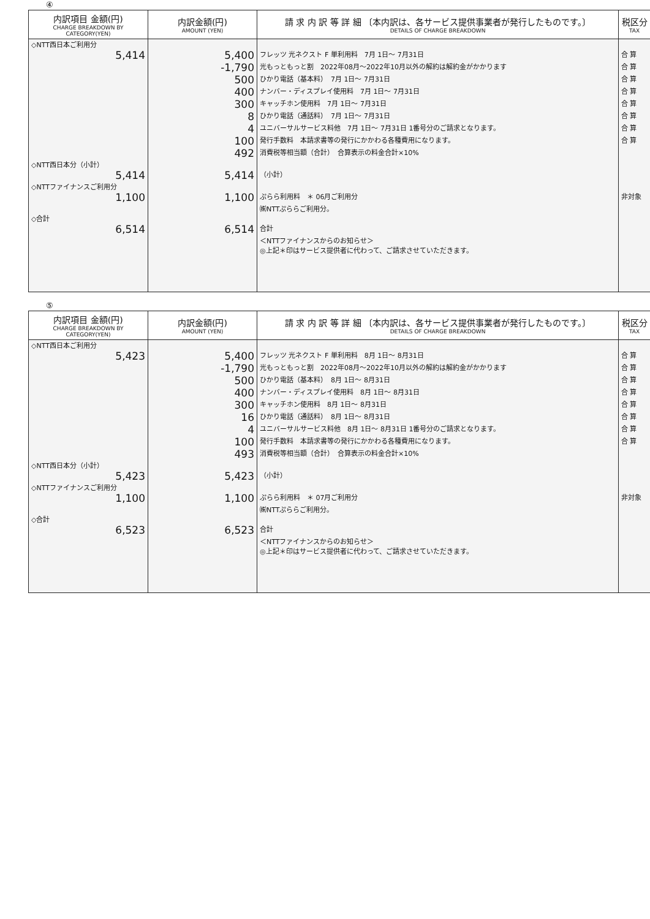④
| 内訳項目 金額(円) CHARGE BREAKDOWN BY CATEGORY(YEN) | 内訳金額(円) AMOUNT (YEN) | 請 求 内 訳 等 詳 細 〔本内訳は、各サービス提供事業者が発行したものです。〕 DETAILS OF CHARGE BREAKDOWN | 税区分 TAX |
| --- | --- | --- | --- |
| ◇NTT西日本ご利用分 | | | |
| 5,414 | 5,400 | フレッツ 光ネクスト F 単利用料 7月 1日～ 7月31日 | 合 算 |
| | -1,790 | 光もっともっと割 2022年08月～2022年10月以外の解約は解約金がかかります | 合 算 |
| | 500 | ひかり電話（基本料） 7月 1日～ 7月31日 | 合 算 |
| | 400 | ナンバー・ディスプレイ使用料 7月 1日～ 7月31日 | 合 算 |
| | 300 | キャッチホン使用料 7月 1日～ 7月31日 | 合 算 |
| | 8 | ひかり電話（通話料） 7月 1日～ 7月31日 | 合 算 |
| | 4 | ユニバーサルサービス料他 7月 1日～ 7月31日 1番号分のご請求となります。 | 合 算 |
| | 100 | 発行手数料 本請求書等の発行にかかわる各種費用になります。 | 合 算 |
| | 492 | 消費税等相当額（合計） 合算表示の料金合計×10% | |
| ◇NTT西日本分（小計） | | | |
| 5,414 | 5,414 | （小計） | |
| ◇NTTファイナンスご利用分 | | | |
| 1,100 | 1,100 | ぷらら利用料 ＊ 06月ご利用分 | 非対象 |
| | | ㈱NTTぷららご利用分。 | |
| ◇合計 | | | |
| 6,514 | 6,514 | 合計 | |
| | | ＜NTTファイナンスからのお知らせ＞ | |
| | | ◎上記＊印はサービス提供者に代わって、ご請求させていただきます。 | |
⑤
| 内訳項目 金額(円) CHARGE BREAKDOWN BY CATEGORY(YEN) | 内訳金額(円) AMOUNT (YEN) | 請 求 内 訳 等 詳 細 〔本内訳は、各サービス提供事業者が発行したものです。〕 DETAILS OF CHARGE BREAKDOWN | 税区分 TAX |
| --- | --- | --- | --- |
| ◇NTT西日本ご利用分 | | | |
| 5,423 | 5,400 | フレッツ 光ネクスト F 単利用料 8月 1日～ 8月31日 | 合 算 |
| | -1,790 | 光もっともっと割 2022年08月～2022年10月以外の解約は解約金がかかります | 合 算 |
| | 500 | ひかり電話（基本料） 8月 1日～ 8月31日 | 合 算 |
| | 400 | ナンバー・ディスプレイ使用料 8月 1日～ 8月31日 | 合 算 |
| | 300 | キャッチホン使用料 8月 1日～ 8月31日 | 合 算 |
| | 16 | ひかり電話（通話料） 8月 1日～ 8月31日 | 合 算 |
| | 4 | ユニバーサルサービス料他 8月 1日～ 8月31日 1番号分のご請求となります。 | 合 算 |
| | 100 | 発行手数料 本請求書等の発行にかかわる各種費用になります。 | 合 算 |
| | 493 | 消費税等相当額（合計） 合算表示の料金合計×10% | |
| ◇NTT西日本分（小計） | | | |
| 5,423 | 5,423 | （小計） | |
| ◇NTTファイナンスご利用分 | | | |
| 1,100 | 1,100 | ぷらら利用料 ＊ 07月ご利用分 | 非対象 |
| | | ㈱NTTぷららご利用分。 | |
| ◇合計 | | | |
| 6,523 | 6,523 | 合計 | |
| | | ＜NTTファイナンスからのお知らせ＞ | |
| | | ◎上記＊印はサービス提供者に代わって、ご請求させていただきます。 | |